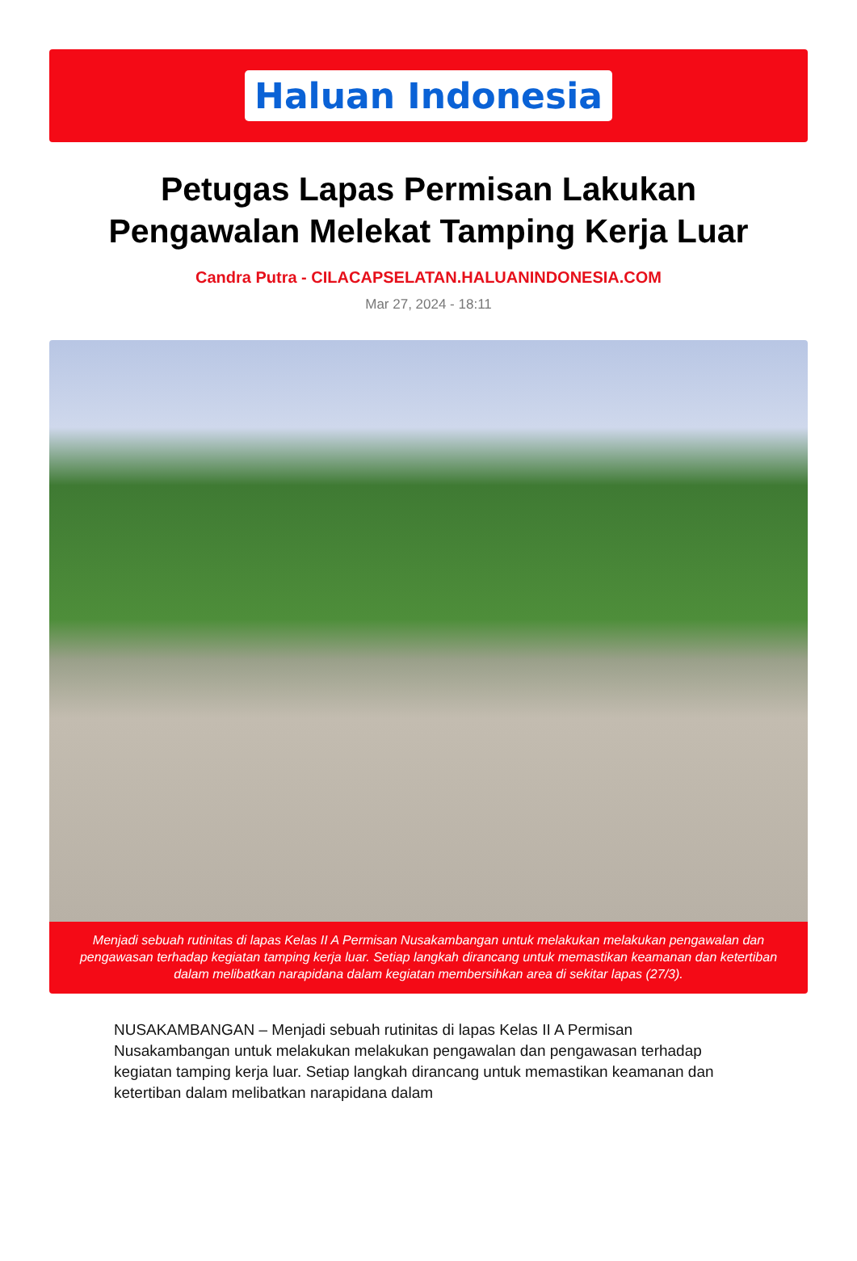Haluan Indonesia
Petugas Lapas Permisan Lakukan Pengawalan Melekat Tamping Kerja Luar
Candra Putra - CILACAPSELATAN.HALUANINDONESIA.COM
Mar 27, 2024 - 18:11
Menjadi sebuah rutinitas di lapas Kelas II A Permisan Nusakambangan untuk melakukan melakukan pengawalan dan pengawasan terhadap kegiatan tamping kerja luar. Setiap langkah dirancang untuk memastikan keamanan dan ketertiban dalam melibatkan narapidana dalam kegiatan membersihkan area di sekitar lapas (27/3).
NUSAKAMBANGAN – Menjadi sebuah rutinitas di lapas Kelas II A Permisan Nusakambangan untuk melakukan melakukan pengawalan dan pengawasan terhadap kegiatan tamping kerja luar. Setiap langkah dirancang untuk memastikan keamanan dan ketertiban dalam melibatkan narapidana dalam